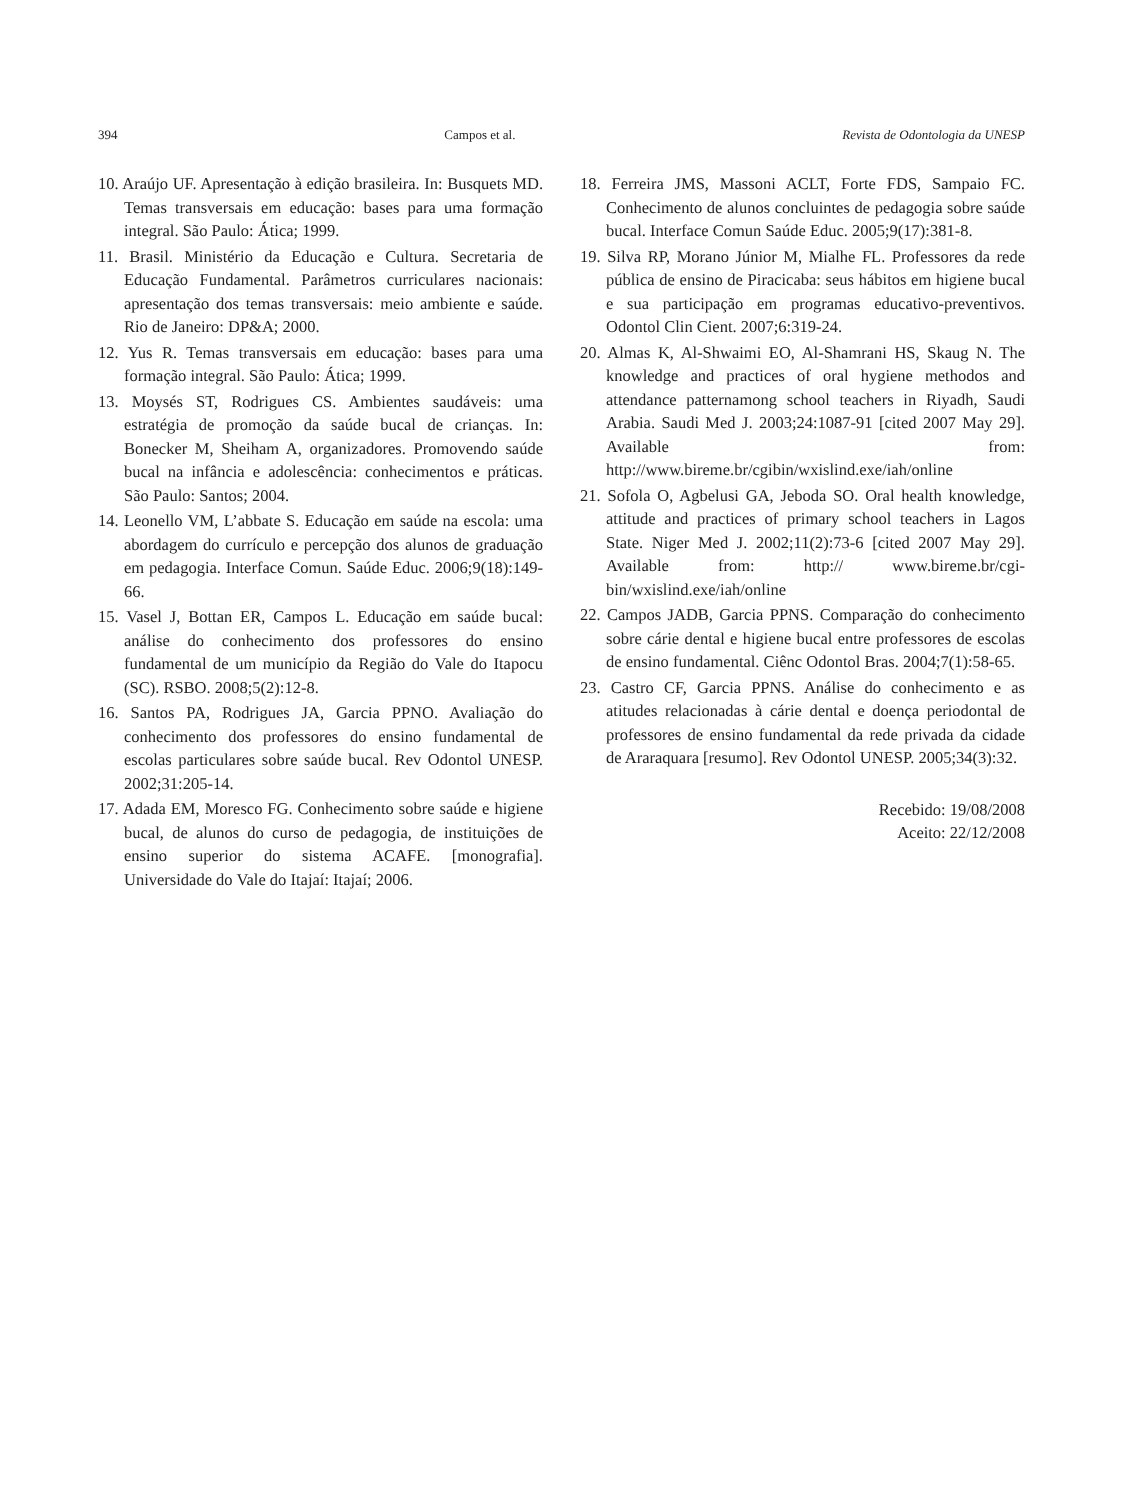394 Campos et al. Revista de Odontologia da UNESP
10. Araújo UF. Apresentação à edição brasileira. In: Busquets MD. Temas transversais em educação: bases para uma formação integral. São Paulo: Ática; 1999.
11. Brasil. Ministério da Educação e Cultura. Secretaria de Educação Fundamental. Parâmetros curriculares nacionais: apresentação dos temas transversais: meio ambiente e saúde. Rio de Janeiro: DP&A; 2000.
12. Yus R. Temas transversais em educação: bases para uma formação integral. São Paulo: Ática; 1999.
13. Moysés ST, Rodrigues CS. Ambientes saudáveis: uma estratégia de promoção da saúde bucal de crianças. In: Bonecker M, Sheiham A, organizadores. Promovendo saúde bucal na infância e adolescência: conhecimentos e práticas. São Paulo: Santos; 2004.
14. Leonello VM, L’abbate S. Educação em saúde na escola: uma abordagem do currículo e percepção dos alunos de graduação em pedagogia. Interface Comun. Saúde Educ. 2006;9(18):149-66.
15. Vasel J, Bottan ER, Campos L. Educação em saúde bucal: análise do conhecimento dos professores do ensino fundamental de um município da Região do Vale do Itapocu (SC). RSBO. 2008;5(2):12-8.
16. Santos PA, Rodrigues JA, Garcia PPNO. Avaliação do conhecimento dos professores do ensino fundamental de escolas particulares sobre saúde bucal. Rev Odontol UNESP. 2002;31:205-14.
17. Adada EM, Moresco FG. Conhecimento sobre saúde e higiene bucal, de alunos do curso de pedagogia, de instituições de ensino superior do sistema ACAFE. [monografia]. Universidade do Vale do Itajaí: Itajaí; 2006.
18. Ferreira JMS, Massoni ACLT, Forte FDS, Sampaio FC. Conhecimento de alunos concluintes de pedagogia sobre saúde bucal. Interface Comun Saúde Educ. 2005;9(17):381-8.
19. Silva RP, Morano Júnior M, Mialhe FL. Professores da rede pública de ensino de Piracicaba: seus hábitos em higiene bucal e sua participação em programas educativo-preventivos. Odontol Clin Cient. 2007;6:319-24.
20. Almas K, Al-Shwaimi EO, Al-Shamrani HS, Skaug N. The knowledge and practices of oral hygiene methodos and attendance patternamong school teachers in Riyadh, Saudi Arabia. Saudi Med J. 2003;24:1087-91 [cited 2007 May 29]. Available from: http://www.bireme.br/cgibin/wxislind.exe/iah/online
21. Sofola O, Agbelusi GA, Jeboda SO. Oral health knowledge, attitude and practices of primary school teachers in Lagos State. Niger Med J. 2002;11(2):73-6 [cited 2007 May 29]. Available from: http:// www.bireme.br/cgi-bin/wxislind.exe/iah/online
22. Campos JADB, Garcia PPNS. Comparação do conhecimento sobre cárie dental e higiene bucal entre professores de escolas de ensino fundamental. Ciênc Odontol Bras. 2004;7(1):58-65.
23. Castro CF, Garcia PPNS. Análise do conhecimento e as atitudes relacionadas à cárie dental e doença periodontal de professores de ensino fundamental da rede privada da cidade de Araraquara [resumo]. Rev Odontol UNESP. 2005;34(3):32.
Recebido: 19/08/2008
Aceito: 22/12/2008